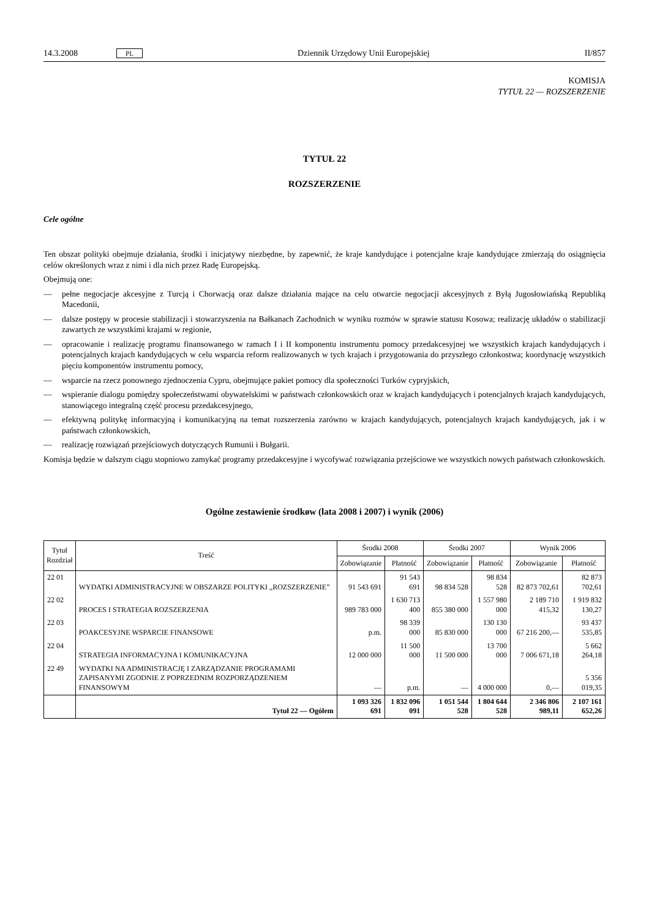14.3.2008 PL Dziennik Urzędowy Unii Europejskiej II/857
KOMISJA
TYTUŁ 22 — ROZSZERZENIE
TYTUŁ 22
ROZSZERZENIE
Cele ogólne
Ten obszar polityki obejmuje działania, środki i inicjatywy niezbędne, by zapewnić, że kraje kandydujące i potencjalne kraje kandydujące zmierzają do osiągnięcia celów określonych wraz z nimi i dla nich przez Radę Europejską.
Obejmują one:
— pełne negocjacje akcesyjne z Turcją i Chorwacją oraz dalsze działania mające na celu otwarcie negocjacji akcesyjnych z Byłą Jugosłowiańską Republiką Macedonii,
— dalsze postępy w procesie stabilizacji i stowarzyszenia na Bałkanach Zachodnich w wyniku rozmów w sprawie statusu Kosowa; realizację układów o stabilizacji zawartych ze wszystkimi krajami w regionie,
— opracowanie i realizację programu finansowanego w ramach I i II komponentu instrumentu pomocy przedakcesyjnej we wszystkich krajach kandydujących i potencjalnych krajach kandydujących w celu wsparcia reform realizowanych w tych krajach i przygotowania do przyszłego członkostwa; koordynację wszystkich pięciu komponentów instrumentu pomocy,
— wsparcie na rzecz ponownego zjednoczenia Cypru, obejmujące pakiet pomocy dla społeczności Turków cypryjskich,
— wspieranie dialogu pomiędzy społeczeństwami obywatelskimi w państwach członkowskich oraz w krajach kandydujących i potencjalnych krajach kandydujących, stanowiącego integralną część procesu przedakcesyjnego,
— efektywną politykę informacyjną i komunikacyjną na temat rozszerzenia zarówno w krajach kandydujących, potencjalnych krajach kandydujących, jak i w państwach członkowskich,
— realizację rozwiązań przejściowych dotyczących Rumunii i Bułgarii.
Komisja będzie w dalszym ciągu stopniowo zamykać programy przedakcesyjne i wycofywać rozwiązania przejściowe we wszystkich nowych państwach członkowskich.
Ogólne zestawienie środkøw (lata 2008 i 2007) i wynik (2006)
| Tytuł Rozdział | Treść | Środki 2008 | | Środki 2007 | | Wynik 2006 | |
| --- | --- | --- | --- | --- | --- | --- | --- |
| | | Zobowiązanie | Płatność | Zobowiązanie | Płatność | Zobowiązanie | Płatność |
| 22 01 | WYDATKI ADMINISTRACYJNE W OBSZARZE POLITYKI „ROZSZERZENIE” | 91 543 691 | 91 543 691 | 98 834 528 | 98 834 528 | 82 873 702,61 | 82 873 702,61 |
| 22 02 | PROCES I STRATEGIA ROZSZERZENIA | 989 783 000 | 1 630 713 400 | 855 380 000 | 1 557 980 000 | 2 189 710 415,32 | 1 919 832 130,27 |
| 22 03 | POAKCESYJNE WSPARCIE FINANSOWE | p.m. | 98 339 000 | 85 830 000 | 130 130 000 | 67 216 200,— | 93 437 535,85 |
| 22 04 | STRATEGIA INFORMACYJNA I KOMUNIKACYJNA | 12 000 000 | 11 500 000 | 11 500 000 | 13 700 000 | 7 006 671,18 | 5 662 264,18 |
| 22 49 | WYDATKI NA ADMINISTRACJĘ I ZARZĄDZANIE PROGRAMAMI ZAPISANYMI ZGODNIE Z POPRZEDNIM ROZPORZĄDZENIEM FINANSOWYM | — | p.m. | — | 4 000 000 | 0,— | 5 356 019,35 |
| | Tytuł 22 — Ogółem | 1 093 326 691 | 1 832 096 091 | 1 051 544 528 | 1 804 644 528 | 2 346 806 989,11 | 2 107 161 652,26 |